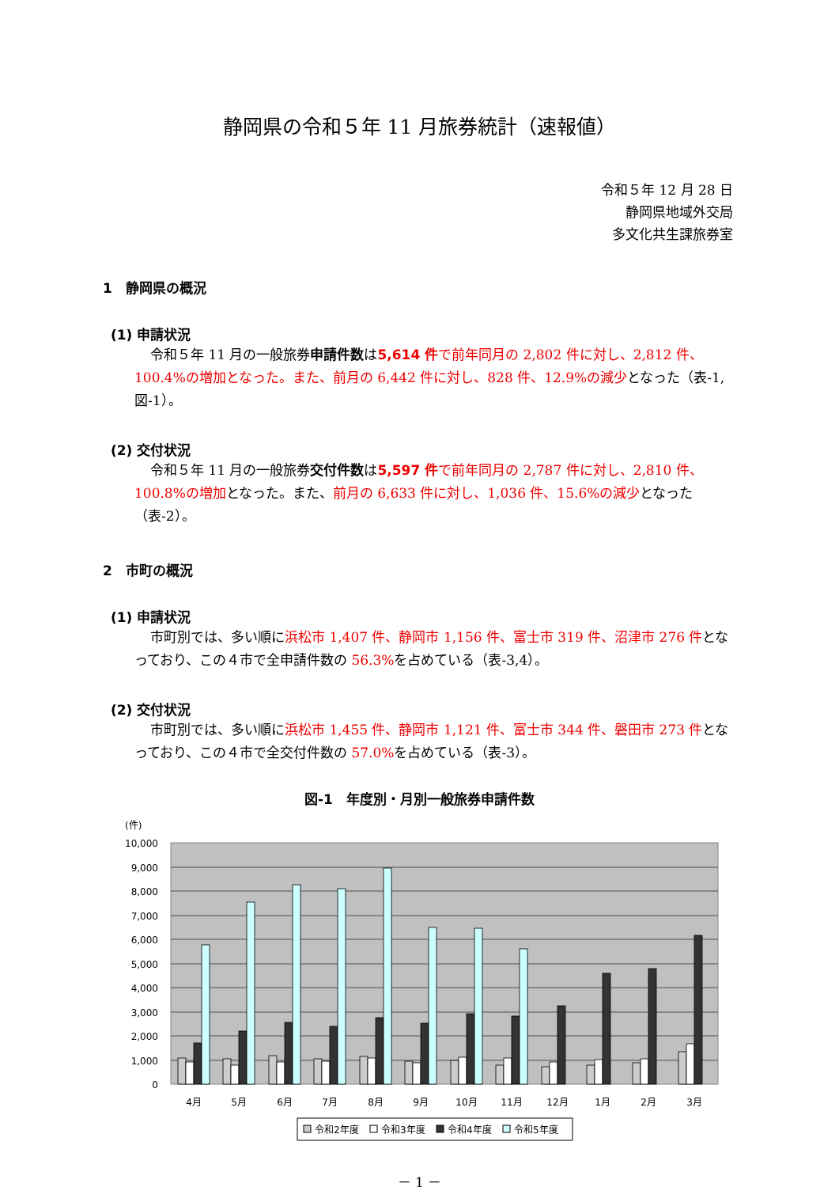静岡県の令和５年 11 月旅券統計（速報値）
令和５年 12 月 28 日
静岡県地域外交局
多文化共生課旅券室
1　静岡県の概況
(1) 申請状況
令和５年 11 月の一般旅券申請件数は5,614 件 で前年同月の 2,802 件に対し、2,812 件、100.4%の増加となった。また、前月の 6,442 件に対し、828 件、12.9%の減少となった（表-1,図-1）。
(2) 交付状況
令和５年 11 月の一般旅券交付件数は5,597 件 で前年同月の 2,787 件に対し、2,810 件、100.8%の増加となった。また、前月の 6,633 件に対し、1,036 件、15.6%の減少となった（表-2）。
2　市町の概況
(1) 申請状況
市町別では、多い順に浜松市 1,407 件、静岡市 1,156 件、富士市 319 件、沼津市 276 件となっており、この４市で全申請件数の 56.3% を占めている（表-3,4）。
(2) 交付状況
市町別では、多い順に浜松市 1,455 件、静岡市 1,121 件、富士市 344 件、磐田市 273 件となっており、この４市で全交付件数の 57.0% を占めている（表-3）。
図-1　年度別・月別一般旅券申請件数
(件)
10,000
9,000
8,000
7,000
6,000
5,000
4,000
3,000
2,000
1,000
0
4月
5月
6月
7月
8月
9月
10月
11月
12月
1月
2月
3月
令和2年度
令和3年度
令和4年度
令和5年度
－ 1 －